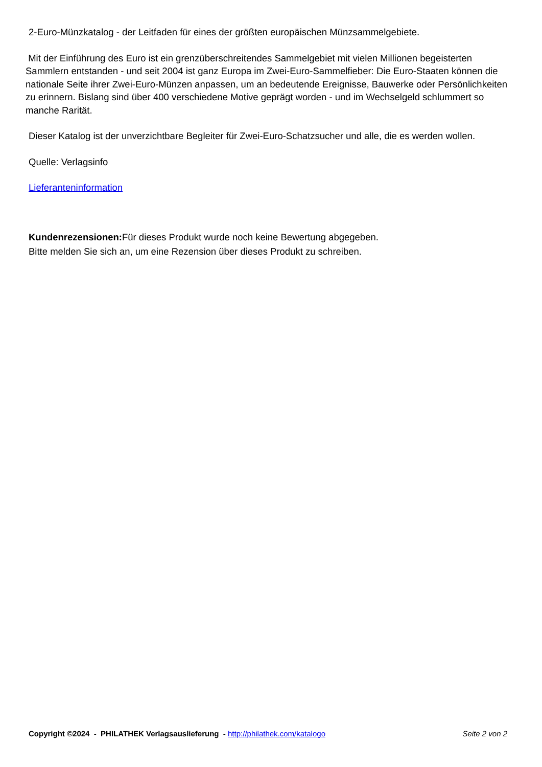2-Euro-Münzkatalog - der Leitfaden für eines der größten europäischen Münzsammelgebiete.
Mit der Einführung des Euro ist ein grenzüberschreitendes Sammelgebiet mit vielen Millionen begeisterten Sammlern entstanden - und seit 2004 ist ganz Europa im Zwei-Euro-Sammelfieber: Die Euro-Staaten können die nationale Seite ihrer Zwei-Euro-Münzen anpassen, um an bedeutende Ereignisse, Bauwerke oder Persönlichkeiten zu erinnern. Bislang sind über 400 verschiedene Motive geprägt worden - und im Wechselgeld schlummert so manche Rarität.
Dieser Katalog ist der unverzichtbare Begleiter für Zwei-Euro-Schatzsucher und alle, die es werden wollen.
Quelle: Verlagsinfo
Lieferanteninformation
Kundenrezensionen: Für dieses Produkt wurde noch keine Bewertung abgegeben.
Bitte melden Sie sich an, um eine Rezension über dieses Produkt zu schreiben.
Copyright ©2024 - PHILATHEK Verlagsauslieferung - http://philathek.com/katalogo Seite 2 von 2